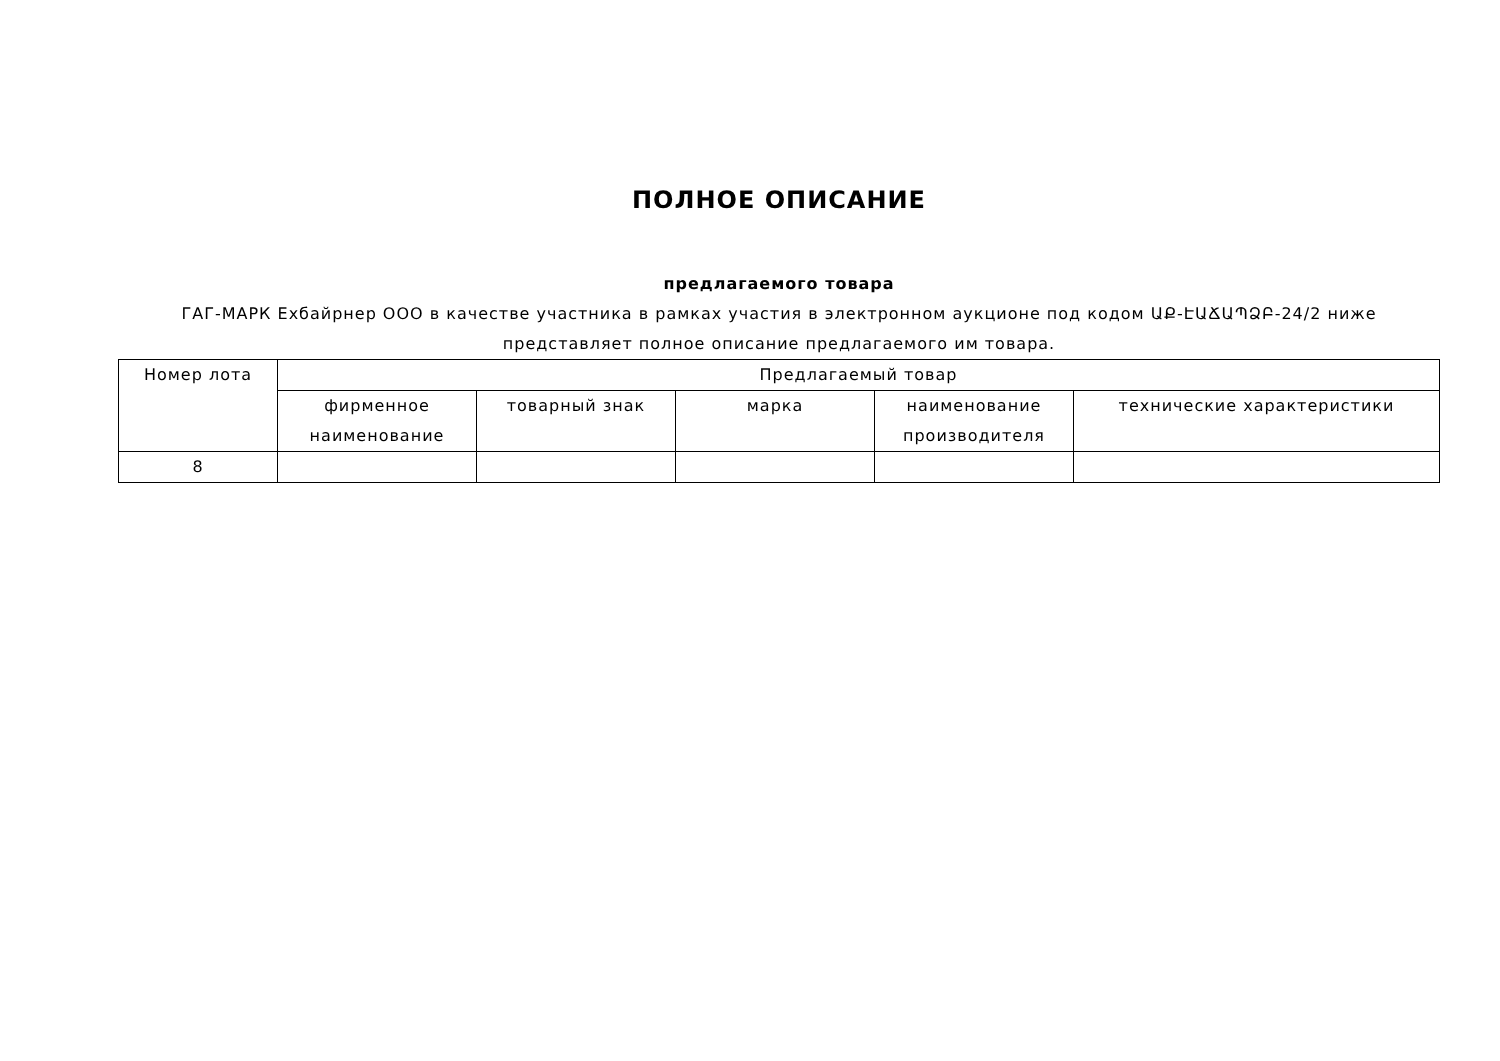ПОЛНОЕ ОПИСАНИЕ
предлагаемого товара
ГАГ-МАРК Ехбайрнер ООО в качестве участника в рамках участия в электронном аукционе под кодом ԱՔ-ԷԱՃԱՊՁԲ-24/2 ниже представляет полное описание предлагаемого им товара.
| Номер лота | Предлагаемый товар | | | | |
| --- | --- | --- | --- | --- | --- |
| | фирменное наименование | товарный знак | марка | наименование производителя | технические характеристики |
| 8 | | | | | |